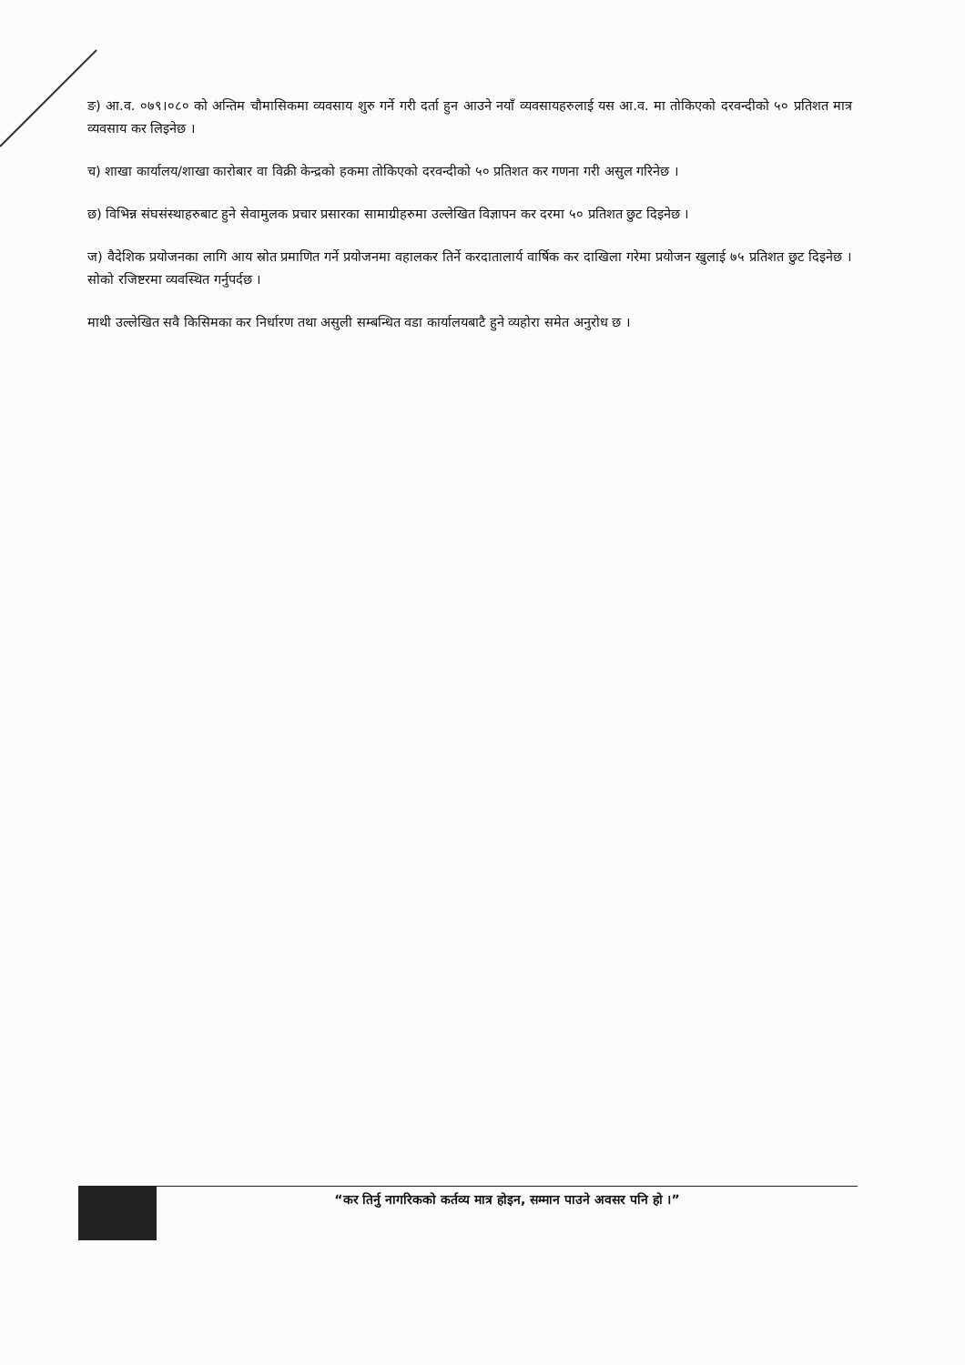ङ) आ.व. ०७९।०८० को अन्तिम चौमासिकमा व्यवसाय शुरु गर्ने गरी दर्ता हुन आउने नयाँ व्यवसायहरुलाई यस आ.व. मा तोकिएको दरवन्दीको ५० प्रतिशत मात्र व्यवसाय कर लिइनेछ ।
च) शाखा कार्यालय/शाखा कारोबार वा विक्री केन्द्रको हकमा तोकिएको दरवन्दीको ५० प्रतिशत कर गणना गरी असुल गरिनेछ ।
छ) विभिन्न संघसंस्थाहरुबाट हुने सेवामुलक प्रचार प्रसारका सामाग्रीहरुमा उल्लेखित विज्ञापन कर दरमा ५० प्रतिशत छुट दिइनेछ ।
ज) वैदेशिक प्रयोजनका लागि आय स्रोत प्रमाणित गर्ने प्रयोजनमा वहालकर तिर्ने करदातालार्य वार्षिक कर दाखिला गरेमा प्रयोजन खुलाई ७५ प्रतिशत छुट दिइनेछ । सोको रजिष्टरमा व्यवस्थित गर्नुपर्दछ ।
माथी उल्लेखित सवै किसिमका कर निर्धारण तथा असुली सम्बन्धित वडा कार्यालयबाटै हुने व्यहोरा समेत अनुरोध छ ।
“कर तिर्नु नागरिकको कर्तव्य मात्र होइन, सम्मान पाउने अवसर पनि हो ।”